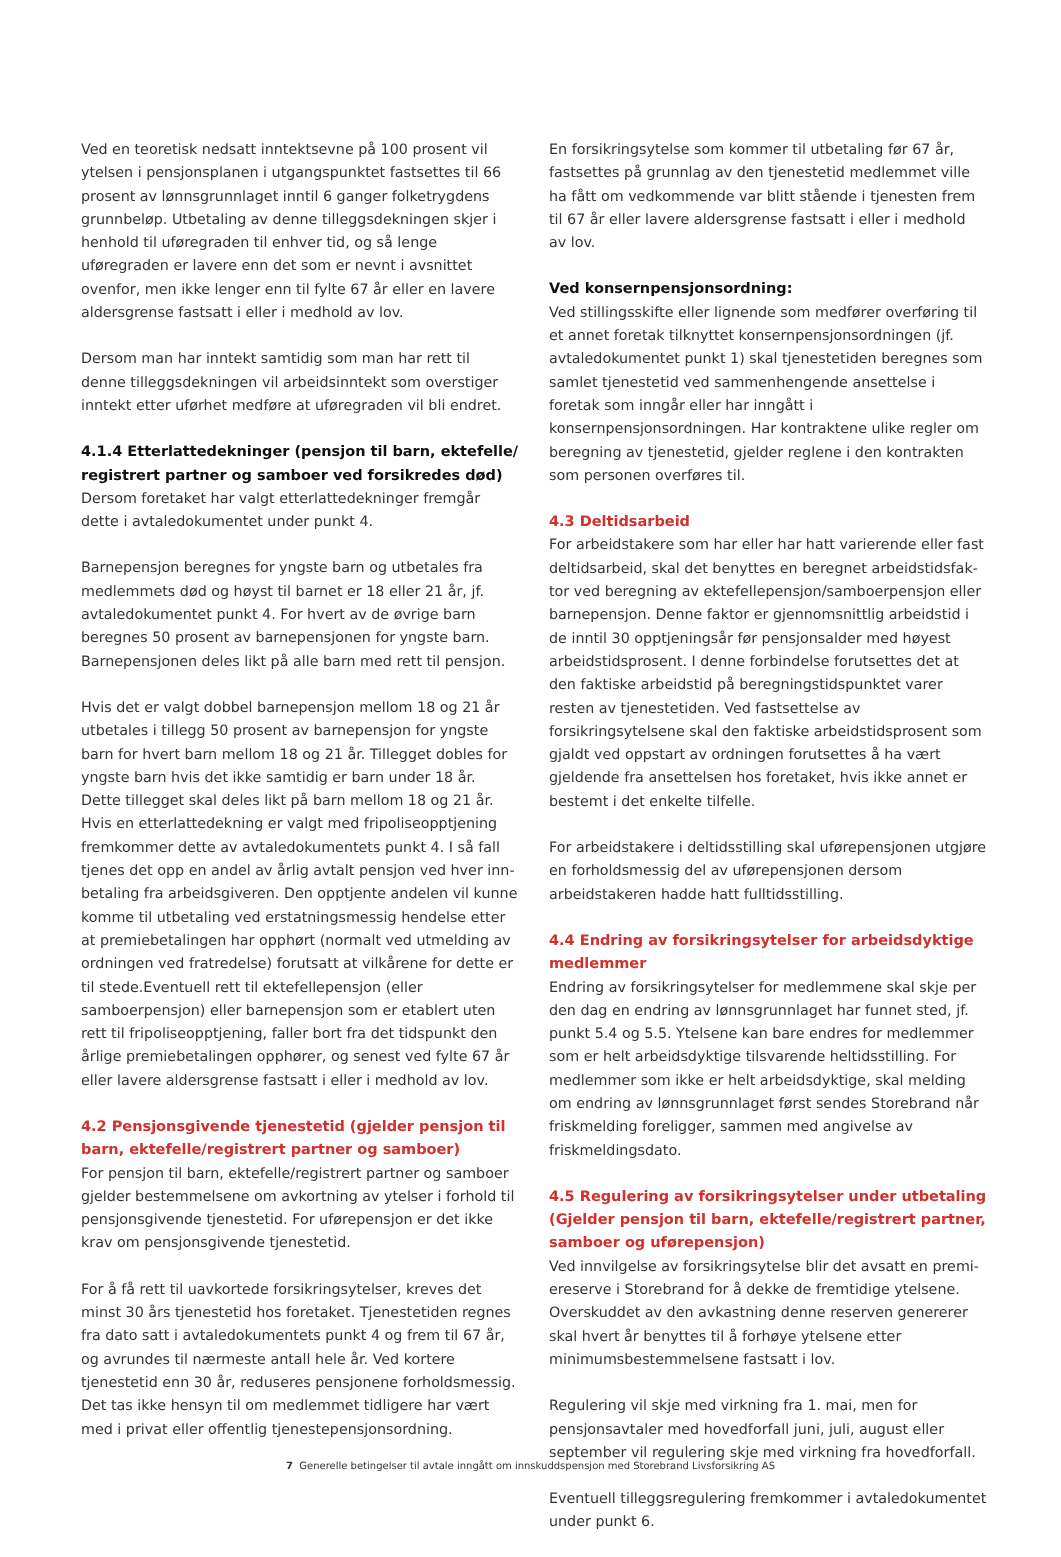Ved en teoretisk nedsatt inntektsevne på 100 prosent vil ytelsen i pensjonsplanen i utgangspunktet fastsettes til 66 prosent av lønnsgrunnlaget inntil 6 ganger folketrygdens grunnbeløp. Utbetaling av denne tilleggsdekningen skjer i henhold til uføregraden til enhver tid, og så lenge uføregraden er lavere enn det som er nevnt i avsnittet ovenfor, men ikke lenger enn til fylte 67 år eller en lavere aldersgrense fastsatt i eller i medhold av lov.
Dersom man har inntekt samtidig som man har rett til denne tilleggsdekningen vil arbeidsinntekt som overstiger inntekt etter uførhet medføre at uføregraden vil bli endret.
4.1.4 Etterlattedekninger (pensjon til barn, ektefelle/ registrert partner og samboer ved forsikredes død)
Dersom foretaket har valgt etterlattedekninger fremgår dette i avtaledokumentet under punkt 4.
Barnepensjon beregnes for yngste barn og utbetales fra medlemmets død og høyst til barnet er 18 eller 21 år, jf. avtale­dokumentet punkt 4. For hvert av de øvrige barn beregnes 50 prosent av barnepensjonen for yngste barn. Barnepensjonen deles likt på alle barn med rett til pensjon.
Hvis det er valgt dobbel barnepensjon mellom 18 og 21 år utbetales i tillegg 50 prosent av barnepensjon for yngste barn for hvert barn mellom 18 og 21 år. Tillegget dobles for yngste barn hvis det ikke samtidig er barn under 18 år. Dette tillegget skal deles likt på barn mellom 18 og 21 år.
Hvis en etterlattedekning er valgt med fripoliseopptjening fremkommer dette av avtaledokumentets punkt 4. I så fall tjenes det opp en andel av årlig avtalt pensjon ved hver inn­betaling fra arbeidsgiveren. Den opptjente andelen vil kunne komme til utbetaling ved erstatningsmessig hendelse etter at premiebetalingen har opphørt (normalt ved utmelding av ordningen ved fratredelse) forutsatt at vilkårene for dette er til stede.Eventuell rett til ektefellepensjon (eller samboerpensjon) eller barnepensjon som er etablert uten rett til fripoliseopptje­ning, faller bort fra det tidspunkt den årlige premiebetalingen opphører, og senest ved fylte 67 år eller lavere aldersgrense fastsatt i eller i medhold av lov.
4.2 Pensjonsgivende tjenestetid (gjelder pensjon til barn, ektefelle/registrert partner og samboer)
For pensjon til barn, ektefelle/registrert partner og samboer gjelder bestemmelsene om avkortning av ytelser i forhold til pensjonsgivende tjenestetid. For uførepensjon er det ikke krav om pensjonsgivende tjenestetid.
For å få rett til uavkortede forsikringsytelser, kreves det minst 30 års tjenestetid hos foretaket. Tjenestetiden regnes fra dato satt i avtaledokumentets punkt 4 og frem til 67 år, og avrundes til nærmeste antall hele år. Ved kortere tjenestetid enn 30 år, reduseres pensjonene forholdsmessig. Det tas ikke hensyn til om medlemmet tidligere har vært med i privat eller offentlig tjenestepensjonsordning.
En forsikringsytelse som kommer til utbetaling før 67 år, fast­settes på grunnlag av den tjenestetid medlemmet ville ha fått om vedkommende var blitt stående i tjenesten frem til 67 år eller lavere aldersgrense fastsatt i eller i medhold av lov.
Ved konsernpensjonsordning:
Ved stillingsskifte eller lignende som medfører overføring til et annet foretak tilknyttet konsernpensjonsordningen (jf. avtaledokumentet punkt 1) skal tjenestetiden beregnes som samlet tjenestetid ved sammenhengende ansettelse i foretak som inngår eller har inngått i konsernpensjonsordningen. Har kontraktene ulike regler om beregning av tjenestetid, gjelder reglene i den kontrakten som personen overføres til.
4.3 Deltidsarbeid
For arbeidstakere som har eller har hatt varierende eller fast deltidsarbeid, skal det benyttes en beregnet arbeidstidsfak­tor ved beregning av ektefellepensjon/samboerpensjon eller barnepensjon. Denne faktor er gjennomsnittlig arbeidstid i de inntil 30 opptjeningsår før pensjonsalder med høyest arbeids­tidsprosent. I denne forbindelse forutsettes det at den faktiske arbeidstid på beregningstidspunktet varer resten av tjeneste­tiden. Ved fastsettelse av forsikringsytelsene skal den faktiske arbeidstidsprosent som gjaldt ved oppstart av ordningen forutsettes å ha vært gjeldende fra ansettelsen hos foretaket, hvis ikke annet er bestemt i det enkelte tilfelle.
For arbeidstakere i deltidsstilling skal uførepensjonen utgjøre en forholdsmessig del av uførepensjonen dersom arbeidstake­ren hadde hatt fulltidsstilling.
4.4 Endring av forsikringsytelser for arbeidsdyktige medlemmer
Endring av forsikringsytelser for medlemmene skal skje per den dag en endring av lønnsgrunnlaget har funnet sted, jf. punkt 5.4 og 5.5. Ytelsene kan bare endres for medlemmer som er helt arbeidsdyktige tilsvarende heltidsstilling. For med­lemmer som ikke er helt arbeidsdyktige, skal melding om end­ring av lønnsgrunnlaget først sendes Storebrand når friskmel­ding foreligger, sammen med angivelse av friskmeldingsdato.
4.5 Regulering av forsikringsytelser under utbetaling (Gjelder pensjon til barn, ektefelle/registrert partner, samboer og uførepensjon)
Ved innvilgelse av forsikringsytelse blir det avsatt en premi­ereserve i Storebrand for å dekke de fremtidige ytelsene. Overskuddet av den avkastning denne reserven genererer skal hvert år benyttes til å forhøye ytelsene etter minimumsbe­stemmelsene fastsatt i lov.
Regulering vil skje med virkning fra 1. mai, men for pensjons­avtaler med hovedforfall juni, juli, august eller september vil regulering skje med virkning fra hovedforfall.
Eventuell tilleggsregulering fremkommer i avtaledokumentet under punkt 6.
7 Generelle betingelser til avtale inngått om innskuddspensjon med Storebrand Livsforsikring AS